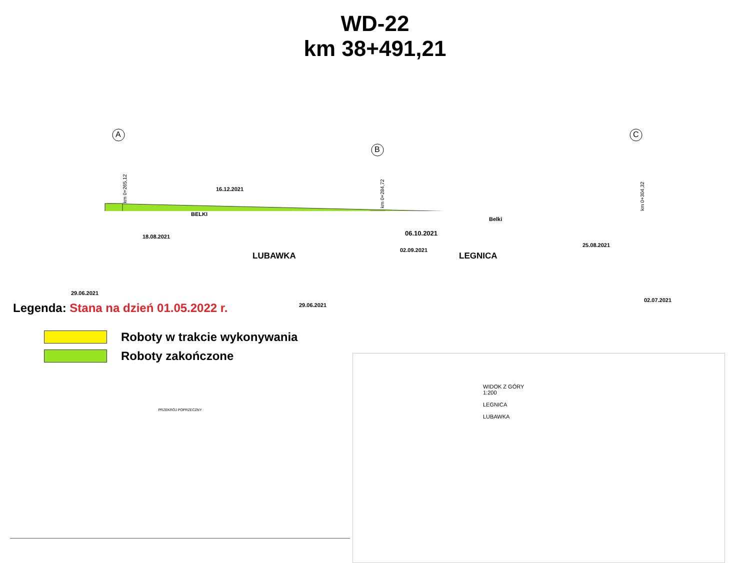WD-22
km 38+491,21
A
B
C
16.12.2021
BELKI
Belki
18.08.2021 06.10.2021
02.09.2021
25.08.2021
LUBAWKA LEGNICA
29.06.2021
02.07.2021
29.06.2021
km 0+265,12
km 0+284,72 km 0+304,32
Legenda: Stana na dzień 01.05.2022 r.
Roboty w trakcie wykonywania
Roboty zakończone
PRZEKRÓJ POPRZECZNY
WIDOK Z GÓRY
1:200
LEGNICA
LUBAWKA